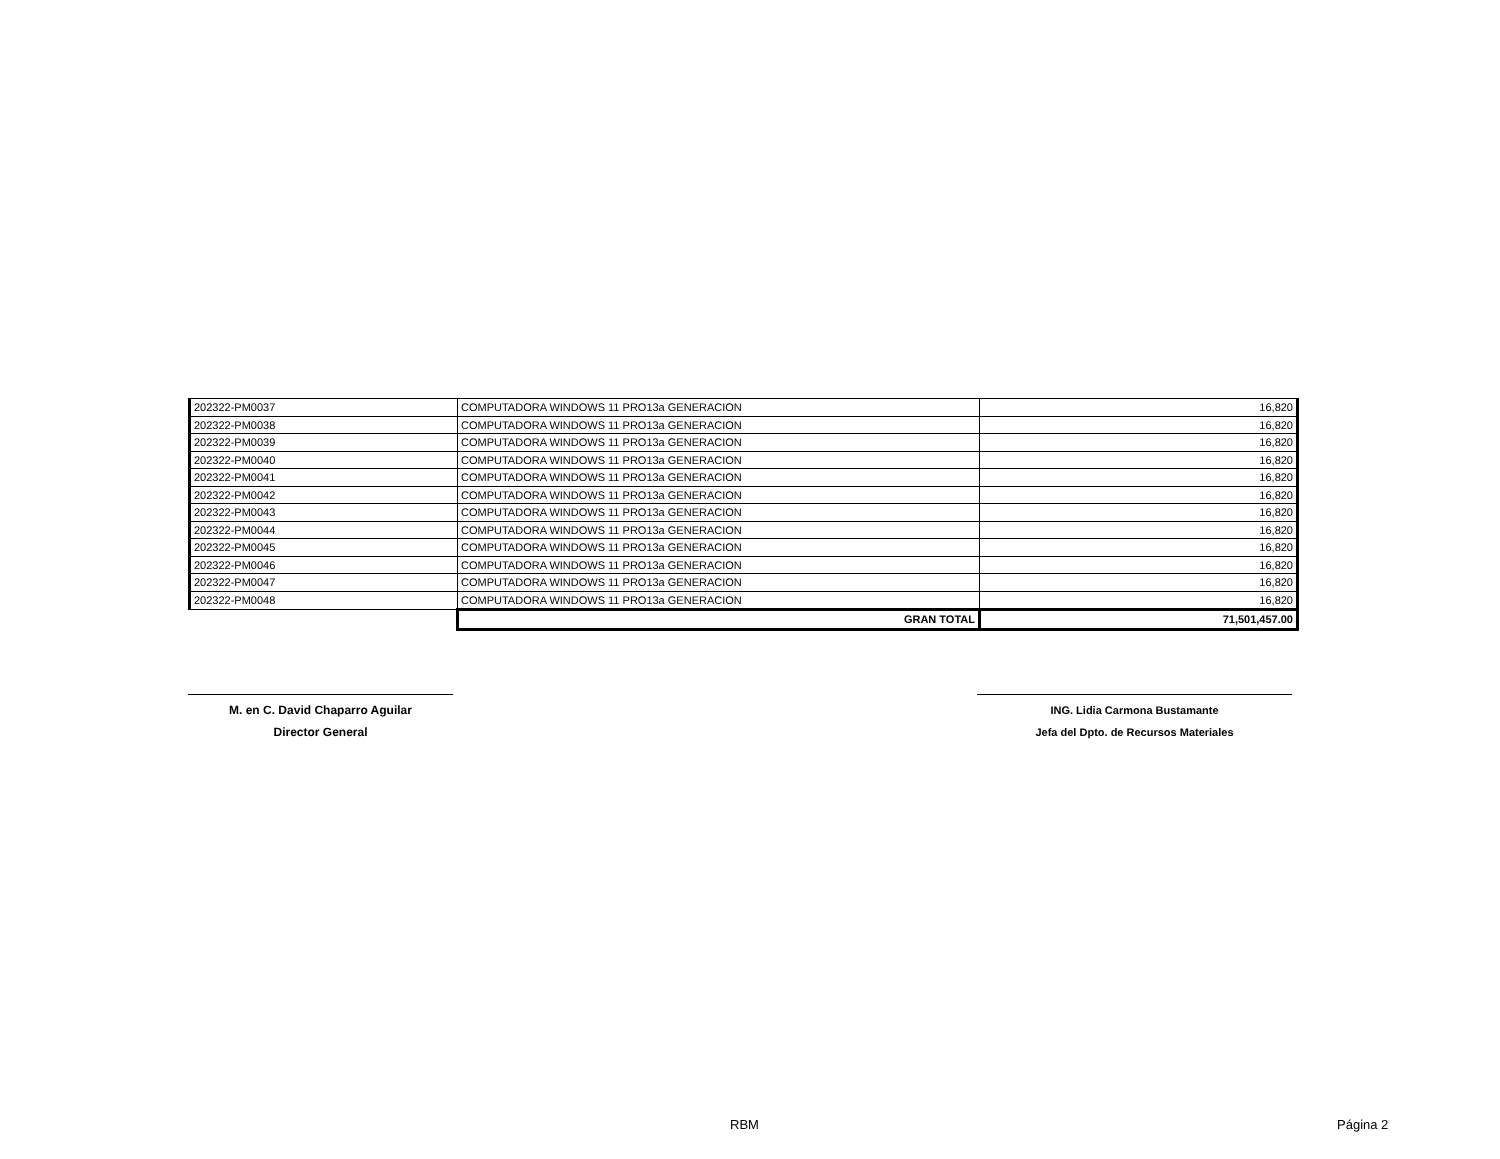| 202322-PM0037 | COMPUTADORA WINDOWS 11 PRO13a GENERACION | 16,820 |
| 202322-PM0038 | COMPUTADORA WINDOWS 11 PRO13a GENERACION | 16,820 |
| 202322-PM0039 | COMPUTADORA WINDOWS 11 PRO13a GENERACION | 16,820 |
| 202322-PM0040 | COMPUTADORA WINDOWS 11 PRO13a GENERACION | 16,820 |
| 202322-PM0041 | COMPUTADORA WINDOWS 11 PRO13a GENERACION | 16,820 |
| 202322-PM0042 | COMPUTADORA WINDOWS 11 PRO13a GENERACION | 16,820 |
| 202322-PM0043 | COMPUTADORA WINDOWS 11 PRO13a GENERACION | 16,820 |
| 202322-PM0044 | COMPUTADORA WINDOWS 11 PRO13a GENERACION | 16,820 |
| 202322-PM0045 | COMPUTADORA WINDOWS 11 PRO13a GENERACION | 16,820 |
| 202322-PM0046 | COMPUTADORA WINDOWS 11 PRO13a GENERACION | 16,820 |
| 202322-PM0047 | COMPUTADORA WINDOWS 11 PRO13a GENERACION | 16,820 |
| 202322-PM0048 | COMPUTADORA WINDOWS 11 PRO13a GENERACION | 16,820 |
| | GRAN TOTAL | 71,501,457.00 |
M. en C. David Chaparro Aguilar
Director General
ING. Lidia Carmona Bustamante
Jefa del Dpto. de Recursos Materiales
RBM Página 2